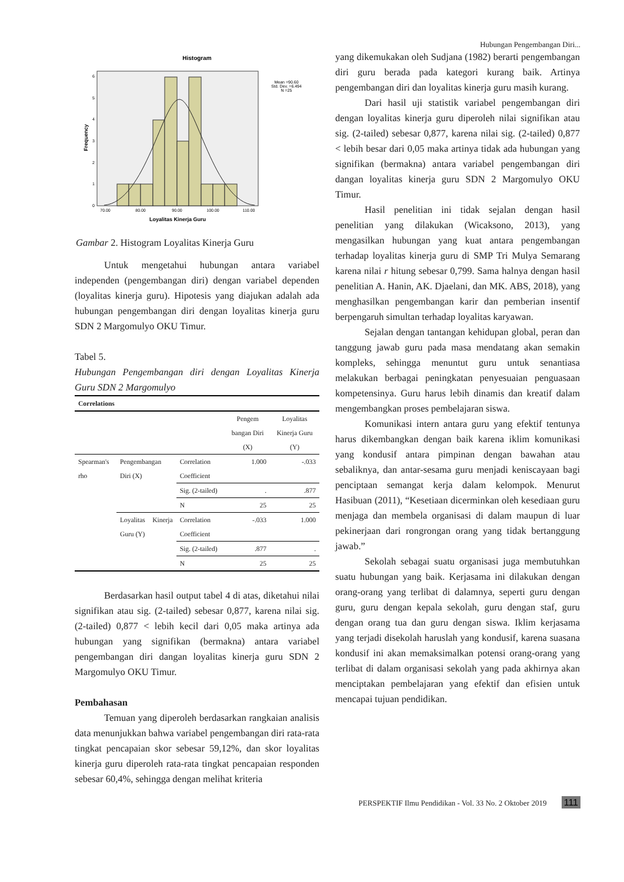Hubungan Pengembangan Diri...
Histogram
0
1
2
3
4
5
6
70.00
80.00
90.00
100.00
110.00
Loyalitas Kinerja Guru
Frequency
Mean =90.60
Std. Dev. =6.494
N =25
Gambar 2. Histogram Loyalitas Kinerja Guru
Untuk mengetahui hubungan antara variabel independen (pengembangan diri) dengan variabel dependen (loyalitas kinerja guru). Hipotesis yang diajukan adalah ada hubungan pengembangan diri dengan loyalitas kinerja guru SDN 2 Margomulyo OKU Timur.
Tabel 5.
Hubungan Pengembangan diri dengan Loyalitas Kinerja Guru SDN 2 Margomulyo
| Correlations | | | | |
| --- | --- | --- | --- | --- |
| | | | Pengem bangan Diri (X) | Loyalitas Kinerja Guru (Y) |
| Spearman's rho | Pengembangan Diri (X) | Correlation Coefficient | 1.000 | -.033 |
| | | Sig. (2-tailed) | . | .877 |
| | | N | 25 | 25 |
| | Loyalitas Kinerja Guru (Y) | Correlation Coefficient | -.033 | 1.000 |
| | | Sig. (2-tailed) | .877 | . |
| | | N | 25 | 25 |
Berdasarkan hasil output tabel 4 di atas, diketahui nilai signifikan atau sig. (2-tailed) sebesar 0,877, karena nilai sig. (2-tailed) 0,877 < lebih kecil dari 0,05 maka artinya ada hubungan yang signifikan (bermakna) antara variabel pengembangan diri dangan loyalitas kinerja guru SDN 2 Margomulyo OKU Timur.
Pembahasan
Temuan yang diperoleh berdasarkan rangkaian analisis data menunjukkan bahwa variabel pengembangan diri rata-rata tingkat pencapaian skor sebesar 59,12%, dan skor loyalitas kinerja guru diperoleh rata-rata tingkat pencapaian responden sebesar 60,4%, sehingga dengan melihat kriteria
yang dikemukakan oleh Sudjana (1982) berarti pengembangan diri guru berada pada kategori kurang baik. Artinya pengembangan diri dan loyalitas kinerja guru masih kurang.
Dari hasil uji statistik variabel pengembangan diri dengan loyalitas kinerja guru diperoleh nilai signifikan atau sig. (2-tailed) sebesar 0,877, karena nilai sig. (2-tailed) 0,877 < lebih besar dari 0,05 maka artinya tidak ada hubungan yang signifikan (bermakna) antara variabel pengembangan diri dangan loyalitas kinerja guru SDN 2 Margomulyo OKU Timur.
Hasil penelitian ini tidak sejalan dengan hasil penelitian yang dilakukan (Wicaksono, 2013), yang mengasilkan hubungan yang kuat antara pengembangan terhadap loyalitas kinerja guru di SMP Tri Mulya Semarang karena nilai r hitung sebesar 0,799. Sama halnya dengan hasil penelitian A. Hanin, AK. Djaelani, dan MK. ABS, 2018), yang menghasilkan pengembangan karir dan pemberian insentif berpengaruh simultan terhadap loyalitas karyawan.
Sejalan dengan tantangan kehidupan global, peran dan tanggung jawab guru pada masa mendatang akan semakin kompleks, sehingga menuntut guru untuk senantiasa melakukan berbagai peningkatan penyesuaian penguasaan kompetensinya. Guru harus lebih dinamis dan kreatif dalam mengembangkan proses pembelajaran siswa.
Komunikasi intern antara guru yang efektif tentunya harus dikembangkan dengan baik karena iklim komunikasi yang kondusif antara pimpinan dengan bawahan atau sebaliknya, dan antar-sesama guru menjadi keniscayaan bagi penciptaan semangat kerja dalam kelompok. Menurut Hasibuan (2011), “Kesetiaan dicerminkan oleh kesediaan guru menjaga dan membela organisasi di dalam maupun di luar pekinerjaan dari rongrongan orang yang tidak bertanggung jawab.”
Sekolah sebagai suatu organisasi juga membutuhkan suatu hubungan yang baik. Kerjasama ini dilakukan dengan orang-orang yang terlibat di dalamnya, seperti guru dengan guru, guru dengan kepala sekolah, guru dengan staf, guru dengan orang tua dan guru dengan siswa. Iklim kerjasama yang terjadi disekolah haruslah yang kondusif, karena suasana kondusif ini akan memaksimalkan potensi orang-orang yang terlibat di dalam organisasi sekolah yang pada akhirnya akan menciptakan pembelajaran yang efektif dan efisien untuk mencapai tujuan pendidikan.
PERSPEKTIF Ilmu Pendidikan - Vol. 33 No. 2 Oktober 2019 111